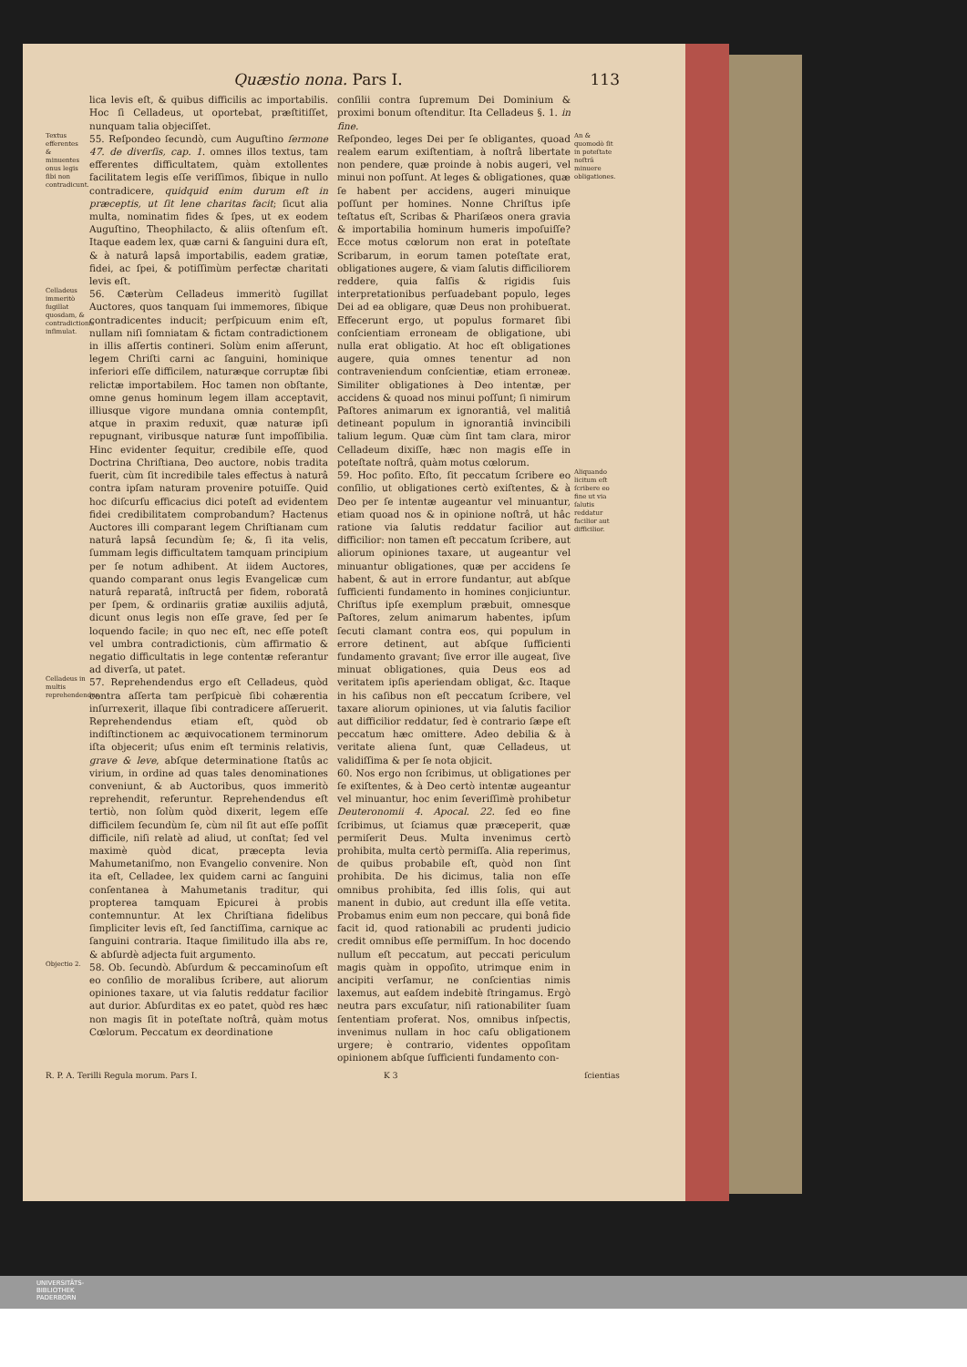Quæstio nona. Pars I. 113
lica levis eſt, & quibus difficilis ac importabilis. Hoc ſi Celladeus, ut oportebat, præſtitiſſet, nunquam talia objeciſſet.
Textus efferentes & minuentes onus legis ſibi non contradicunt.
55. Reſpondeo ſecundò, cum Auguſtino ſermone 47. de diverſis, cap. 1. omnes illos textus, tam efferentes difficultatem, quàm extollentes facilitatem legis eſſe veriſſimos, ſibique in nullo contradicere, quidquid enim durum eſt in præceptis, ut ſit lene charitas facit; ſicut alia multa, nominatim fides & ſpes, ut ex eodem Auguſtino, Theophilacto, & aliis oſtenſum eſt. Itaque eadem lex, quæ carni & ſanguini dura eſt, & à naturâ lapsâ importabilis, eadem gratiæ, fidei, ac ſpei, & potiſſimùm perfectæ charitati levis eſt.
Celladeus immeritò ſugillat quosdam, & contradictionis inſimulat.
56. Cæterùm Celladeus immeritò ſugillat Auctores, quos tanquam ſui immemores, ſibique contradicentes inducit; perſpicuum enim eſt, nullam niſi ſomniatam & fictam contradictionem in illis aſſertis contineri. Solùm enim aſſerunt, legem Chriſti carni ac ſanguini, hominique inferiori eſſe difficilem, naturæque corruptæ ſibi relictæ importabilem. Hoc tamen non obſtante, omne genus hominum legem illam acceptavit, illiusque vigore mundana omnia contempſit, atque in praxim reduxit, quæ naturæ ipſi repugnant, viribusque naturæ ſunt impoſſibilia. Hinc evidenter ſequitur, credibile eſſe, quod Doctrina Chriſtiana, Deo auctore, nobis tradita fuerit, cùm ſit incredibile tales effectus à naturâ contra ipſam naturam provenire potuiſſe. Quid hoc diſcurſu efficacius dici poteſt ad evidentem fidei credibilitatem comprobandum? Hactenus Auctores illi comparant legem Chriſtianam cum naturâ lapsâ ſecundùm ſe; &, ſi ita velis, ſummam legis difficultatem tamquam principium per ſe notum adhibent. At iidem Auctores, quando comparant onus legis Evangelicæ cum naturâ reparatâ, inſtructâ per fidem, roboratâ per ſpem, & ordinariis gratiæ auxiliis adjutâ, dicunt onus legis non eſſe grave, ſed per ſe loquendo facile; in quo nec eſt, nec eſſe poteſt vel umbra contradictionis, cùm affirmatio & negatio difficultatis in lege contentæ referantur ad diverſa, ut patet.
Celladeus in multis reprehendendus.
57. Reprehendendus ergo eſt Celladeus, quòd contra aſſerta tam perſpicuè ſibi cohærentia inſurrexerit, illaque ſibi contradicere aſſeruerit. Reprehendendus etiam eſt, quòd ob indiſtinctionem ac æquivocationem terminorum iſta objecerit; uſus enim eſt terminis relativis, grave & leve, abſque determinatione ſtatûs ac virium, in ordine ad quas tales denominationes conveniunt, & ab Auctoribus, quos immeritò reprehendit, referuntur. Reprehendendus eſt tertiò, non ſolùm quòd dixerit, legem eſſe difficilem ſecundùm ſe, cùm nil ſit aut eſſe poſſit difficile, niſi relatè ad aliud, ut conſtat; ſed vel maximè quòd dicat, præcepta levia Mahumetaniſmo, non Evangelio convenire. Non ita eſt, Celladee, lex quidem carni ac ſanguini conſentanea à Mahumetanis traditur, qui propterea tamquam Epicurei à probis contemnuntur. At lex Chriſtiana fidelibus ſimpliciter levis eſt, ſed ſanctiſſima, carnique ac ſanguini contraria. Itaque ſimilitudo illa abs re, & abſurdè adjecta fuit argumento.
Objectio 2.
58. Ob. ſecundò. Abſurdum & peccaminoſum eſt eo conſilio de moralibus ſcribere, aut aliorum opiniones taxare, ut via ſalutis reddatur facilior aut durior. Abſurditas ex eo patet, quòd res hæc non magis ſit in poteſtate noſtrâ, quàm motus Cœlorum. Peccatum ex deordinatione
conſilii contra ſupremum Dei Dominium & proximi bonum oſtenditur. Ita Celladeus §. 1. in fine.
Reſpondeo, leges Dei per ſe obligantes, quoad realem earum exiſtentiam, à noſtrâ libertate non pendere, quæ proinde à nobis augeri, vel minui non poſſunt. At leges & obligationes, quæ ſe habent per accidens, augeri minuique poſſunt per homines. Nonne Chriſtus ipſe teſtatus eſt, Scribas & Phariſæos onera gravia & importabilia hominum humeris impoſuiſſe? Ecce motus cœlorum non erat in poteſtate Scribarum, in eorum tamen poteſtate erat, obligationes augere, & viam ſalutis difficiliorem reddere, quia falſis & rigidis ſuis interpretationibus perſuadebant populo, leges Dei ad ea obligare, quæ Deus non prohibuerat. Effecerunt ergo, ut populus formaret ſibi conſcientiam erroneam de obligatione, ubi nulla erat obligatio. At hoc eſt obligationes augere, quia omnes tenentur ad non contraveniendum conſcientiæ, etiam erroneæ. Similiter obligationes à Deo intentæ, per accidens & quoad nos minui poſſunt; ſi nimirum Paſtores animarum ex ignorantiâ, vel malitiâ detineant populum in ignorantiâ invincibili talium legum. Quæ cùm ſint tam clara, miror Celladeum dixiſſe, hæc non magis eſſe in poteſtate noſtrâ, quàm motus cœlorum.
An & quomodò ſit in poteſtate noſtrâ minuere obligationes.
59. Hoc poſito. Eſto, ſit peccatum ſcribere eo conſilio, ut obligationes certò exiſtentes, & à Deo per ſe intentæ augeantur vel minuantur, etiam quoad nos & in opinione noſtrâ, ut hâc ratione via ſalutis reddatur facilior aut difficilior: non tamen eſt peccatum ſcribere, aut aliorum opiniones taxare, ut augeantur vel minuantur obligationes, quæ per accidens ſe habent, & aut in errore fundantur, aut abſque ſufficienti fundamento in homines conjiciuntur. Chriſtus ipſe exemplum præbuit, omnesque Paſtores, zelum animarum habentes, ipſum ſecuti clamant contra eos, qui populum in errore detinent, aut abſque ſufficienti fundamento gravant; ſive error ille augeat, ſive minuat obligationes, quia Deus eos ad veritatem ipſis aperiendam obligat, &c. Itaque in his caſibus non eſt peccatum ſcribere, vel taxare aliorum opiniones, ut via ſalutis facilior aut difficilior reddatur, ſed è contrario ſæpe eſt peccatum hæc omittere. Adeo debilia & à veritate aliena ſunt, quæ Celladeus, ut validiſſima & per ſe nota objicit.
Aliquando licitum eſt ſcribere eo fine ut via ſalutis reddatur facilior aut difficilior.
60. Nos ergo non ſcribimus, ut obligationes per ſe exiſtentes, & à Deo certò intentæ augeantur vel minuantur, hoc enim ſeveriſſimè prohibetur Deuteronomii 4. Apocal. 22. ſed eo fine ſcribimus, ut ſciamus quæ præceperit, quæ permiſerit Deus. Multa invenimus certò prohibita, multa certò permiſſa. Alia reperimus, de quibus probabile eſt, quòd non ſint prohibita. De his dicimus, talia non eſſe omnibus prohibita, ſed illis ſolis, qui aut manent in dubio, aut credunt illa eſſe vetita. Probamus enim eum non peccare, qui bonâ fide facit id, quod rationabili ac prudenti judicio credit omnibus eſſe permiſſum. In hoc docendo nullum eſt peccatum, aut peccati periculum magis quàm in oppoſito, utrimque enim in ancipiti verſamur, ne conſcientias nimis laxemus, aut eaſdem indebitè ſtringamus. Ergò neutra pars excuſatur, niſi rationabiliter ſuam ſententiam proferat. Nos, omnibus inſpectis, invenimus nullam in hoc caſu obligationem urgere; è contrario, videntes oppoſitam opinionem abſque ſufficienti fundamento con-
R. P. A. Terilli Regula morum. Pars I. K 3 ſcientias
UNIVERSITÄTS-
BIBLIOTHEK
PADERBORN